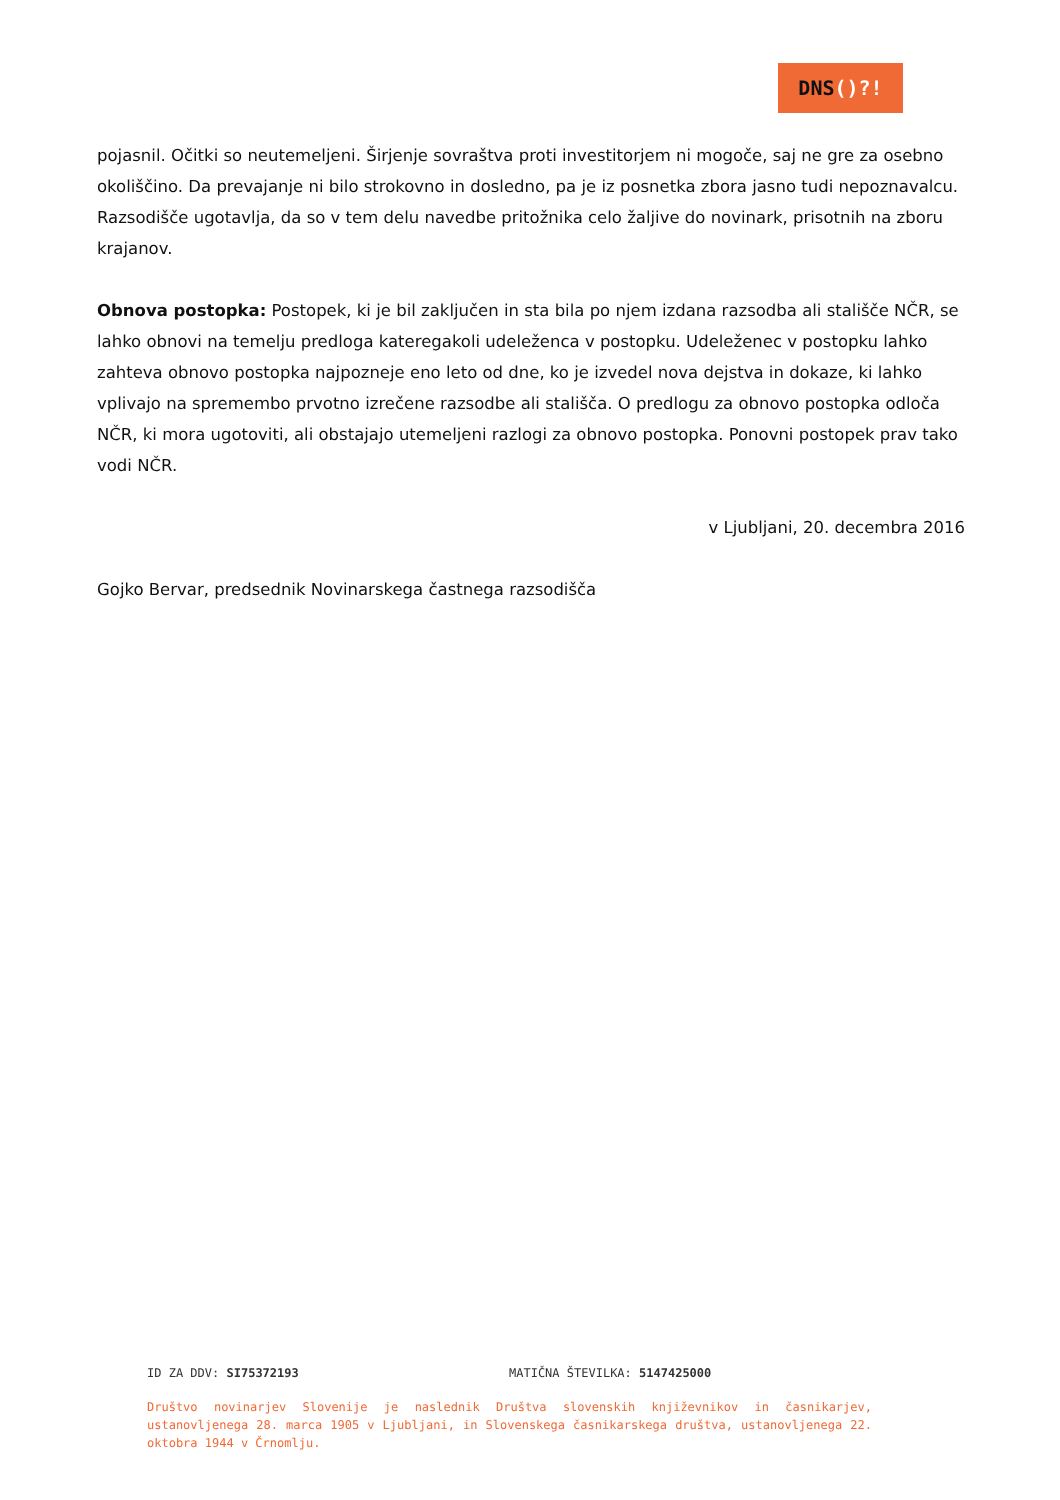DNS()?!
pojasnil. Očitki so neutemeljeni. Širjenje sovraštva proti investitorjem ni mogoče, saj ne gre za osebno okoliščino. Da prevajanje ni bilo strokovno in dosledno, pa je iz posnetka zbora jasno tudi nepoznavalcu. Razsodišče ugotavlja, da so v tem delu navedbe pritožnika celo žaljive do novinark, prisotnih na zboru krajanov.
Obnova postopka: Postopek, ki je bil zaključen in sta bila po njem izdana razsodba ali stališče NČR, se lahko obnovi na temelju predloga kateregakoli udeleženca v postopku. Udeleženec v postopku lahko zahteva obnovo postopka najpozneje eno leto od dne, ko je izvedel nova dejstva in dokaze, ki lahko vplivajo na spremembo prvotno izrečene razsodbe ali stališča. O predlogu za obnovo postopka odloča NČR, ki mora ugotoviti, ali obstajajo utemeljeni razlogi za obnovo postopka. Ponovni postopek prav tako vodi NČR.
v Ljubljani, 20. decembra 2016
Gojko Bervar, predsednik Novinarskega častnega razsodišča
ID ZA DDV: SI75372193 MATIČNA ŠTEVILKA: 5147425000
Društvo novinarjev Slovenije je naslednik Društva slovenskih književnikov in časnikarjev, ustanovljenega 28. marca 1905 v Ljubljani, in Slovenskega časnikarskega društva, ustanovljenega 22. oktobra 1944 v Črnomlju.